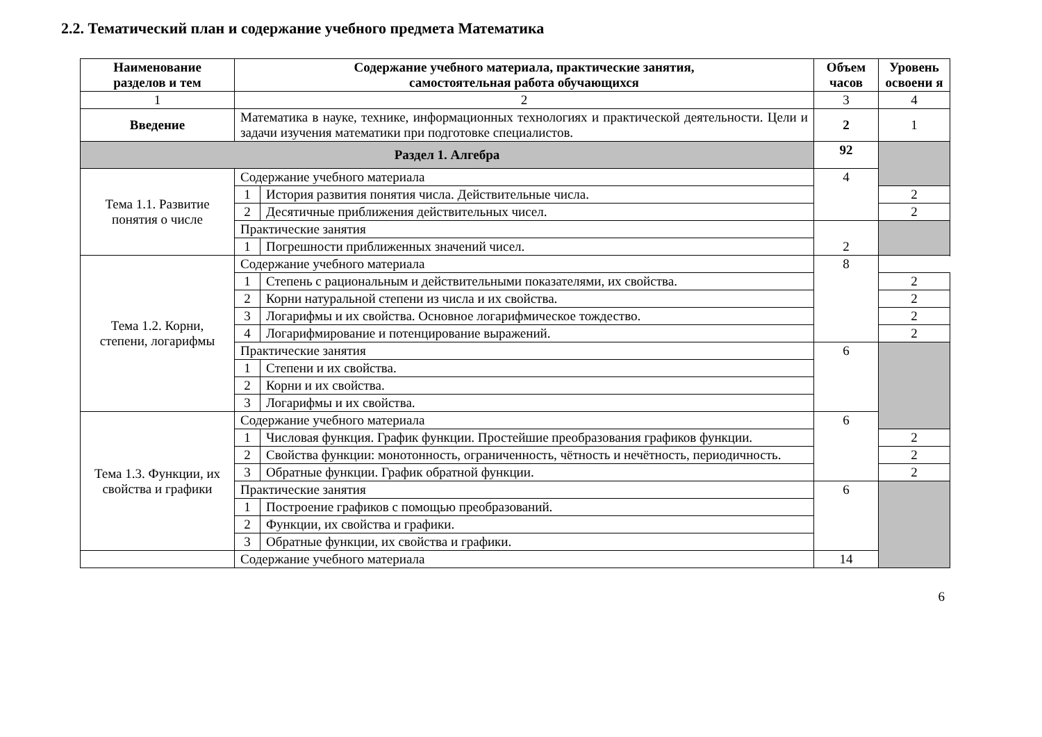2.2. Тематический план и содержание учебного предмета Математика
| Наименование разделов и тем | Содержание учебного материала, практические занятия, самостоятельная работа обучающихся | | Объем часов | Уровень освоени я |
| --- | --- | --- | --- | --- |
| 1 | 2 | | 3 | 4 |
| Введение | Математика в науке, технике, информационных технологиях и практической деятельности. Цели и задачи изучения математики при подготовке специалистов. | | 2 | 1 |
| Раздел 1. Алгебра | | | 92 | |
| Тема 1.1. Развитие понятия о числе | Содержание учебного материала | | 4 | |
| | 1 | История развития понятия числа. Действительные числа. | | 2 |
| | 2 | Десятичные приближения действительных чисел. | | 2 |
| | Практические занятия | | 2 | |
| | 1 | Погрешности приближенных значений чисел. | | |
| Тема 1.2. Корни, степени, логарифмы | Содержание учебного материала | | 8 | |
| | 1 | Степень с рациональным и действительными показателями, их свойства. | | 2 |
| | 2 | Корни натуральной степени из числа и их свойства. | | 2 |
| | 3 | Логарифмы и их свойства. Основное логарифмическое тождество. | | 2 |
| | 4 | Логарифмирование и потенцирование выражений. | | 2 |
| | Практические занятия | | 6 | |
| | 1 | Степени и их свойства. | | |
| | 2 | Корни и их свойства. | | |
| | 3 | Логарифмы и их свойства. | | |
| Тема 1.3. Функции, их свойства и графики | Содержание учебного материала | | 6 | |
| | 1 | Числовая функция. График функции. Простейшие преобразования графиков функции. | | 2 |
| | 2 | Свойства функции: монотонность, ограниченность, чётность и нечётность, периодичность. | | 2 |
| | 3 | Обратные функции. График обратной функции. | | 2 |
| | Практические занятия | | 6 | |
| | 1 | Построение графиков с помощью преобразований. | | |
| | 2 | Функции, их свойства и графики. | | |
| | 3 | Обратные функции, их свойства и графики. | | |
| | Содержание учебного материала | | 14 | |
6